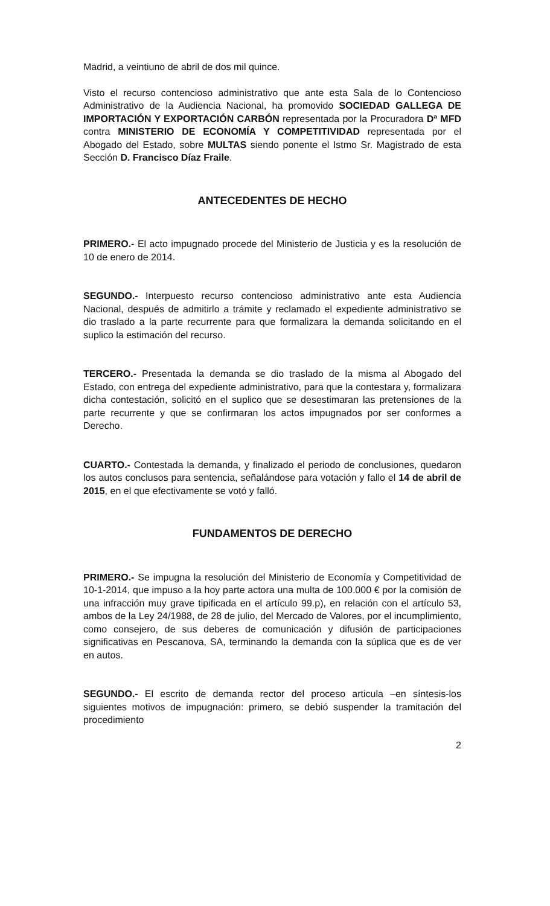Madrid, a veintiuno de abril de dos mil quince.
Visto el recurso contencioso administrativo que ante esta Sala de lo Contencioso Administrativo de la Audiencia Nacional, ha promovido SOCIEDAD GALLEGA DE IMPORTACIÓN Y EXPORTACIÓN CARBÓN representada por la Procuradora Dª MFD contra MINISTERIO DE ECONOMÍA Y COMPETITIVIDAD representada por el Abogado del Estado, sobre MULTAS siendo ponente el Istmo Sr. Magistrado de esta Sección D. Francisco Díaz Fraile.
ANTECEDENTES DE HECHO
PRIMERO.- El acto impugnado procede del Ministerio de Justicia y es la resolución de 10 de enero de 2014.
SEGUNDO.- Interpuesto recurso contencioso administrativo ante esta Audiencia Nacional, después de admitirlo a trámite y reclamado el expediente administrativo se dio traslado a la parte recurrente para que formalizara la demanda solicitando en el suplico la estimación del recurso.
TERCERO.- Presentada la demanda se dio traslado de la misma al Abogado del Estado, con entrega del expediente administrativo, para que la contestara y, formalizara dicha contestación, solicitó en el suplico que se desestimaran las pretensiones de la parte recurrente y que se confirmaran los actos impugnados por ser conformes a Derecho.
CUARTO.- Contestada la demanda, y finalizado el periodo de conclusiones, quedaron los autos conclusos para sentencia, señalándose para votación y fallo el 14 de abril de 2015, en el que efectivamente se votó y falló.
FUNDAMENTOS DE DERECHO
PRIMERO.- Se impugna la resolución del Ministerio de Economía y Competitividad de 10-1-2014, que impuso a la hoy parte actora una multa de 100.000 € por la comisión de una infracción muy grave tipificada en el artículo 99.p), en relación con el artículo 53, ambos de la Ley 24/1988, de 28 de julio, del Mercado de Valores, por el incumplimiento, como consejero, de sus deberes de comunicación y difusión de participaciones significativas en Pescanova, SA, terminando la demanda con la súplica que es de ver en autos.
SEGUNDO.- El escrito de demanda rector del proceso articula –en síntesis-los siguientes motivos de impugnación: primero, se debió suspender la tramitación del procedimiento
2